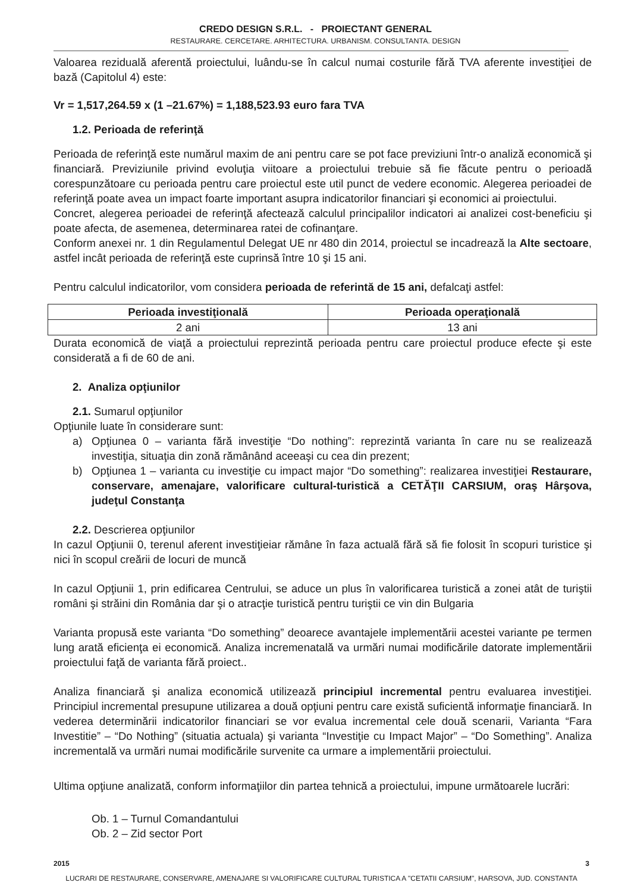CREDO DESIGN S.R.L. - PROIECTANT GENERAL
RESTAURARE. CERCETARE. ARHITECTURA. URBANISM. CONSULTANTA. DESIGN
Valoarea reziduală aferentă proiectului, luându-se în calcul numai costurile fără TVA aferente investiţiei de bază (Capitolul 4) este:
Vr = 1,517,264.59 x (1 –21.67%) = 1,188,523.93 euro fara TVA
1.2. Perioada de referinţă
Perioada de referinţă este numărul maxim de ani pentru care se pot face previziuni într-o analiză economică şi financiară. Previziunile privind evoluţia viitoare a proiectului trebuie să fie făcute pentru o perioadă corespunzătoare cu perioada pentru care proiectul este util punct de vedere economic. Alegerea perioadei de referinţă poate avea un impact foarte important asupra indicatorilor financiari şi economici ai proiectului.
Concret, alegerea perioadei de referinţă afectează calculul principalilor indicatori ai analizei cost-beneficiu şi poate afecta, de asemenea, determinarea ratei de cofinanţare.
Conform anexei nr. 1 din Regulamentul Delegat UE nr 480 din 2014, proiectul se incadrează la Alte sectoare, astfel incât perioada de referinţă este cuprinsă între 10 şi 15 ani.
Pentru calculul indicatorilor, vom considera perioada de referintă de 15 ani, defalcaţi astfel:
| Perioada investiţională | Perioada operaţională |
| --- | --- |
| 2 ani | 13 ani |
Durata economică de viaţă a proiectului reprezintă perioada pentru care proiectul produce efecte şi este considerată a fi de 60 de ani.
2. Analiza opţiunilor
2.1. Sumarul opţiunilor
Opţiunile luate în considerare sunt:
a) Opţiunea 0 – varianta fără investiţie “Do nothing”: reprezintă varianta în care nu se realizează investiţia, situaţia din zonă rămânând aceeaşi cu cea din prezent;
b) Opţiunea 1 – varianta cu investiţie cu impact major “Do something”: realizarea investiţiei Restaurare, conservare, amenajare, valorificare cultural-turistică a CETĂŢII CARSIUM, oraş Hârşova, judeţul Constanţa
2.2. Descrierea opţiunilor
In cazul Opţiunii 0, terenul aferent investiţieiar rămâne în faza actuală fără să fie folosit în scopuri turistice şi nici în scopul creării de locuri de muncă
In cazul Opţiunii 1, prin edificarea Centrului, se aduce un plus în valorificarea turistică a zonei atât de turiştii români şi străini din România dar şi o atracţie turistică pentru turiştii ce vin din Bulgaria
Varianta propusă este varianta “Do something” deoarece avantajele implementării acestei variante pe termen lung arată eficienţa ei economică. Analiza incremenatală va urmări numai modificările datorate implementării proiectului faţă de varianta fără proiect..
Analiza financiară şi analiza economică utilizează principiul incremental pentru evaluarea investiţiei. Principiul incremental presupune utilizarea a două opţiuni pentru care există suficientă informaţie financiară. In vederea determinării indicatorilor financiari se vor evalua incremental cele două scenarii, Varianta “Fara Investitie” – “Do Nothing” (situatia actuala) şi varianta “Investiţie cu Impact Major” – “Do Something”. Analiza incrementală va urmări numai modificările survenite ca urmare a implementării proiectului.
Ultima opţiune analizată, conform informaţiilor din partea tehnică a proiectului, impune următoarele lucrări:
Ob. 1 – Turnul Comandantului
Ob. 2 – Zid sector Port
2015 3
LUCRARI DE RESTAURARE, CONSERVARE, AMENAJARE SI VALORIFICARE CULTURAL TURISTICA A "CETATII CARSIUM", HARSOVA, JUD. CONSTANTA